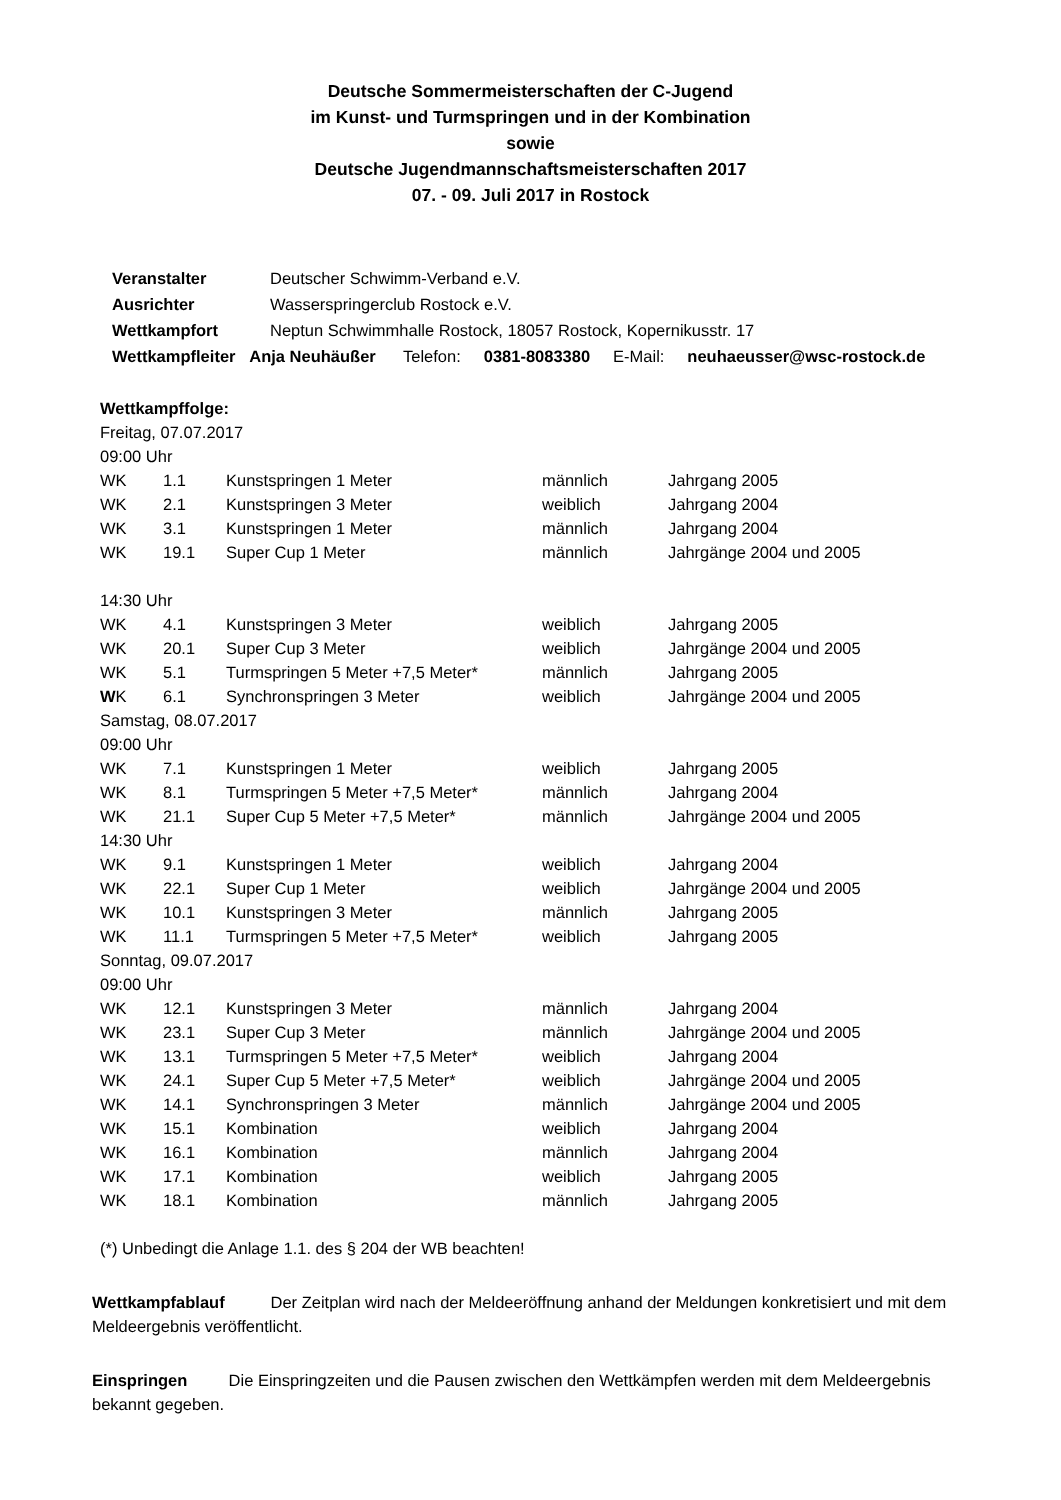Deutsche Sommermeisterschaften der C-Jugend
im Kunst- und Turmspringen und in der Kombination
sowie
Deutsche Jugendmannschaftsmeisterschaften 2017
07. - 09. Juli 2017 in Rostock
| Veranstalter | Deutscher Schwimm-Verband e.V. |
| Ausrichter | Wasserspringerclub Rostock e.V. |
| Wettkampfort | Neptun Schwimmhalle Rostock, 18057 Rostock, Kopernikusstr. 17 |
| Wettkampfleiter Anja Neuhäußer Telefon: 0381-8083380 E-Mail: neuhaeusser@wsc-rostock.de | |
Wettkampffolge:
| Freitag, 07.07.2017 | | | | |
| 09:00 Uhr | | | | |
| WK | 1.1 | Kunstspringen 1 Meter | männlich | Jahrgang 2005 |
| WK | 2.1 | Kunstspringen 3 Meter | weiblich | Jahrgang 2004 |
| WK | 3.1 | Kunstspringen 1 Meter | männlich | Jahrgang 2004 |
| WK | 19.1 | Super Cup 1 Meter | männlich | Jahrgänge 2004 und 2005 |
| 14:30 Uhr | | | | |
| WK | 4.1 | Kunstspringen 3 Meter | weiblich | Jahrgang 2005 |
| WK | 20.1 | Super Cup 3 Meter | weiblich | Jahrgänge 2004 und 2005 |
| WK | 5.1 | Turmspringen 5 Meter +7,5 Meter* | männlich | Jahrgang 2005 |
| W K | 6.1 | Synchronspringen 3 Meter | weiblich | Jahrgänge 2004 und 2005 |
| Samstag, 08.07.2017 | | | | |
| 09:00 Uhr | | | | |
| WK | 7.1 | Kunstspringen 1 Meter | weiblich | Jahrgang 2005 |
| WK | 8.1 | Turmspringen 5 Meter +7,5 Meter* | männlich | Jahrgang 2004 |
| WK | 21.1 | Super Cup 5 Meter +7,5 Meter* | männlich | Jahrgänge 2004 und 2005 |
| 14:30 Uhr | | | | |
| WK | 9.1 | Kunstspringen 1 Meter | weiblich | Jahrgang 2004 |
| WK | 22.1 | Super Cup 1 Meter | weiblich | Jahrgänge 2004 und 2005 |
| WK | 10.1 | Kunstspringen 3 Meter | männlich | Jahrgang 2005 |
| WK | 11.1 | Turmspringen 5 Meter +7,5 Meter* | weiblich | Jahrgang 2005 |
| Sonntag, 09.07.2017 | | | | |
| 09:00 Uhr | | | | |
| WK | 12.1 | Kunstspringen 3 Meter | männlich | Jahrgang 2004 |
| WK | 23.1 | Super Cup 3 Meter | männlich | Jahrgänge 2004 und 2005 |
| WK | 13.1 | Turmspringen 5 Meter +7,5 Meter* | weiblich | Jahrgang 2004 |
| WK | 24.1 | Super Cup 5 Meter +7,5 Meter* | weiblich | Jahrgänge 2004 und 2005 |
| WK | 14.1 | Synchronspringen 3 Meter | männlich | Jahrgänge 2004 und 2005 |
| WK | 15.1 | Kombination | weiblich | Jahrgang 2004 |
| WK | 16.1 | Kombination | männlich | Jahrgang 2004 |
| WK | 17.1 | Kombination | weiblich | Jahrgang 2005 |
| WK | 18.1 | Kombination | männlich | Jahrgang 2005 |
(*) Unbedingt die Anlage 1.1. des § 204 der WB beachten!
Wettkampfablauf Der Zeitplan wird nach der Meldeeröffnung anhand der Meldungen konkretisiert und mit dem Meldeergebnis veröffentlicht.
Einspringen Die Einspringzeiten und die Pausen zwischen den Wettkämpfen werden mit dem Meldeergebnis bekannt gegeben.